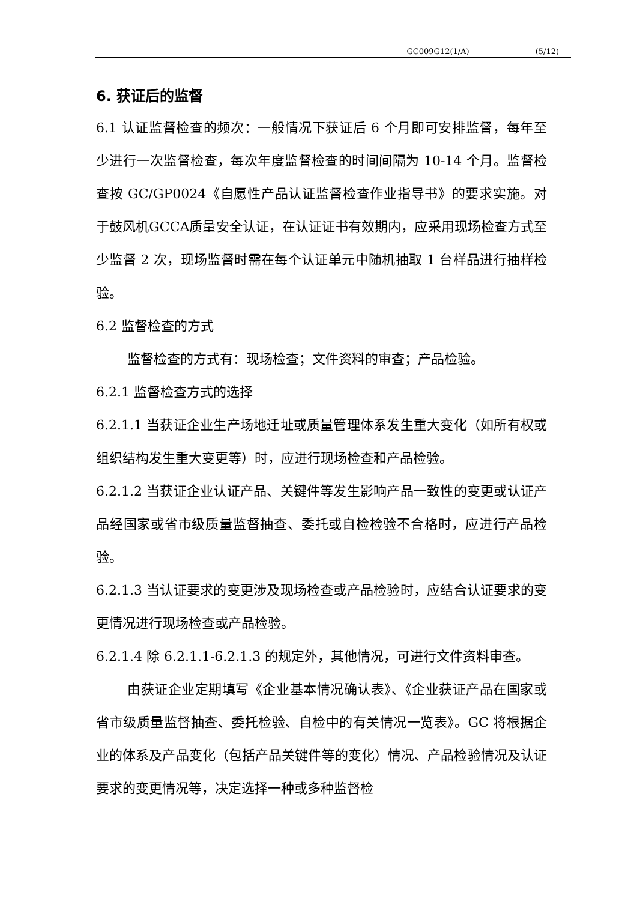GC009G12(1/A) (5/12)
6. 获证后的监督
6.1 认证监督检查的频次：一般情况下获证后 6 个月即可安排监督，每年至少进行一次监督检查，每次年度监督检查的时间间隔为 10-14 个月。监督检查按 GC/GP0024《自愿性产品认证监督检查作业指导书》的要求实施。对于鼓风机GCCA质量安全认证，在认证证书有效期内，应采用现场检查方式至少监督 2 次，现场监督时需在每个认证单元中随机抽取 1 台样品进行抽样检验。
6.2 监督检查的方式
监督检查的方式有：现场检查；文件资料的审查；产品检验。
6.2.1 监督检查方式的选择
6.2.1.1 当获证企业生产场地迁址或质量管理体系发生重大变化（如所有权或组织结构发生重大变更等）时，应进行现场检查和产品检验。
6.2.1.2 当获证企业认证产品、关键件等发生影响产品一致性的变更或认证产品经国家或省市级质量监督抽查、委托或自检检验不合格时，应进行产品检验。
6.2.1.3 当认证要求的变更涉及现场检查或产品检验时，应结合认证要求的变更情况进行现场检查或产品检验。
6.2.1.4 除 6.2.1.1-6.2.1.3 的规定外，其他情况，可进行文件资料审查。
由获证企业定期填写《企业基本情况确认表》、《企业获证产品在国家或省市级质量监督抽查、委托检验、自检中的有关情况一览表》。GC 将根据企业的体系及产品变化（包括产品关键件等的变化）情况、产品检验情况及认证要求的变更情况等，决定选择一种或多种监督检